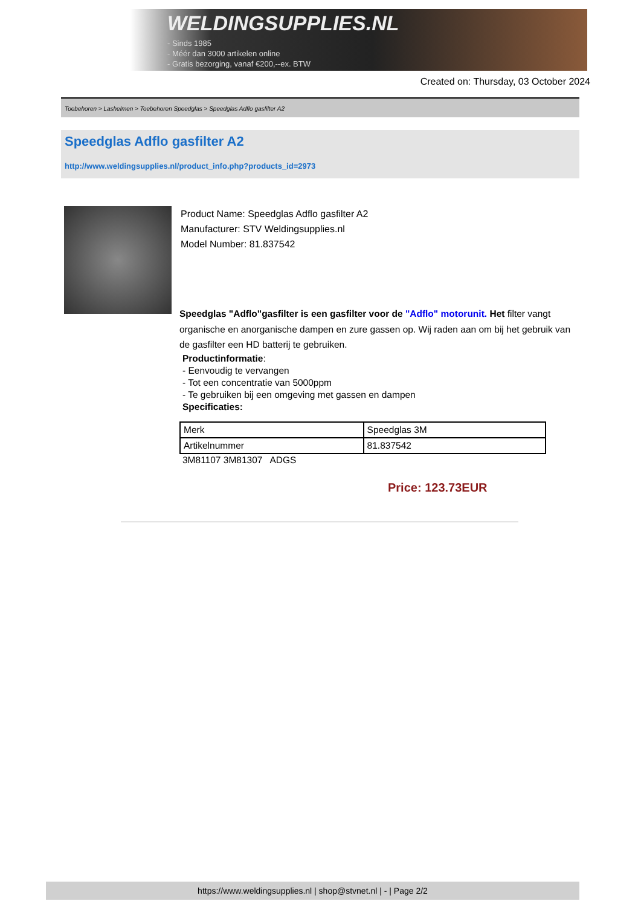WELDINGSUPPLIES.NL
- Sinds 1985
- Méér dan 3000 artikelen online
- Gratis bezorging, vanaf €200,--ex. BTW
Created on: Thursday, 03 October 2024
Toebehoren > Lashelmen > Toebehoren Speedglas > Speedglas Adflo gasfilter A2
Speedglas Adflo gasfilter A2
http://www.weldingsupplies.nl/product_info.php?products_id=2973
Product Name: Speedglas Adflo gasfilter A2
Manufacturer: STV Weldingsupplies.nl
Model Number: 81.837542
Speedglas "Adflo"gasfilter is een gasfilter voor de "Adflo" motorunit. Het filter vangt organische en anorganische dampen en zure gassen op. Wij raden aan om bij het gebruik van de gasfilter een HD batterij te gebruiken.
Productinformatie:
- Eenvoudig te vervangen
- Tot een concentratie van 5000ppm
- Te gebruiken bij een omgeving met gassen en dampen
Specificaties:
| Merk | Speedglas 3M |
| Artikelnummer | 81.837542 |
3M81107 3M81307 ADGS
Price: 123.73EUR
https://www.weldingsupplies.nl | shop@stvnet.nl | - | Page 2/2